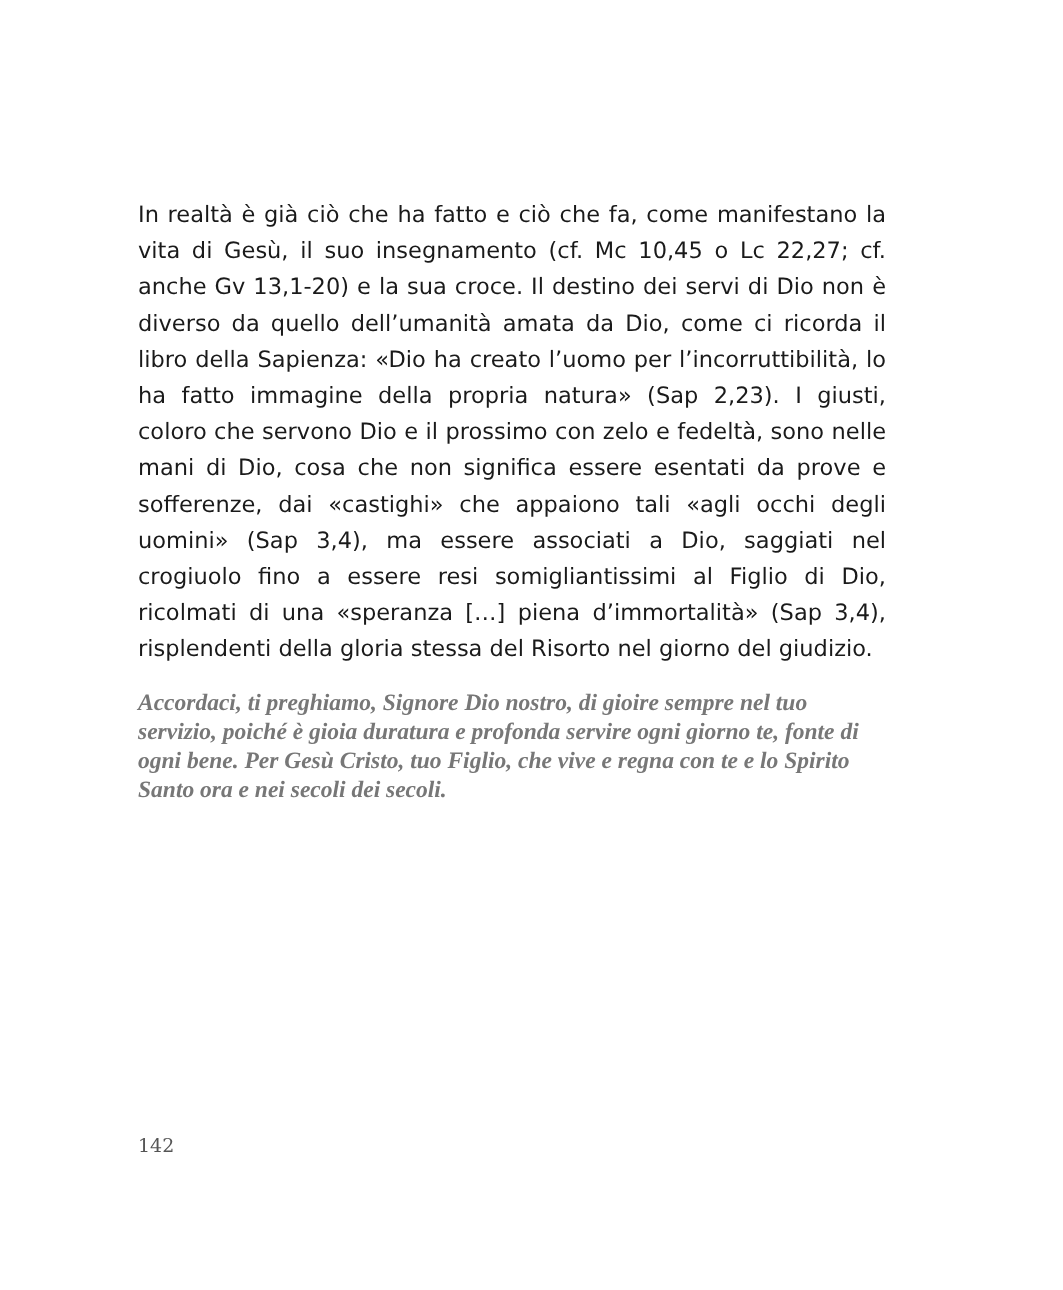In realtà è già ciò che ha fatto e ciò che fa, come manifestano la vita di Gesù, il suo insegnamento (cf. Mc 10,45 o Lc 22,27; cf. anche Gv 13,1-20) e la sua croce. Il destino dei servi di Dio non è diverso da quello dell’umanità amata da Dio, come ci ricorda il libro della Sapienza: «Dio ha creato l’uomo per l’incorruttibilità, lo ha fatto immagine della propria natura» (Sap 2,23). I giusti, coloro che servono Dio e il prossimo con zelo e fedeltà, sono nelle mani di Dio, cosa che non significa essere esentati da prove e sofferenze, dai «castighi» che appaiono tali «agli occhi degli uomini» (Sap 3,4), ma essere associati a Dio, saggiati nel crogiuolo fino a essere resi somigliantissimi al Figlio di Dio, ricolmati di una «speranza […] piena d’immortalità» (Sap 3,4), risplendenti della gloria stessa del Risorto nel giorno del giudizio.
Accordaci, ti preghiamo, Signore Dio nostro, di gioire sempre nel tuo servizio, poiché è gioia duratura e profonda servire ogni giorno te, fonte di ogni bene. Per Gesù Cristo, tuo Figlio, che vive e regna con te e lo Spirito Santo ora e nei secoli dei secoli.
142